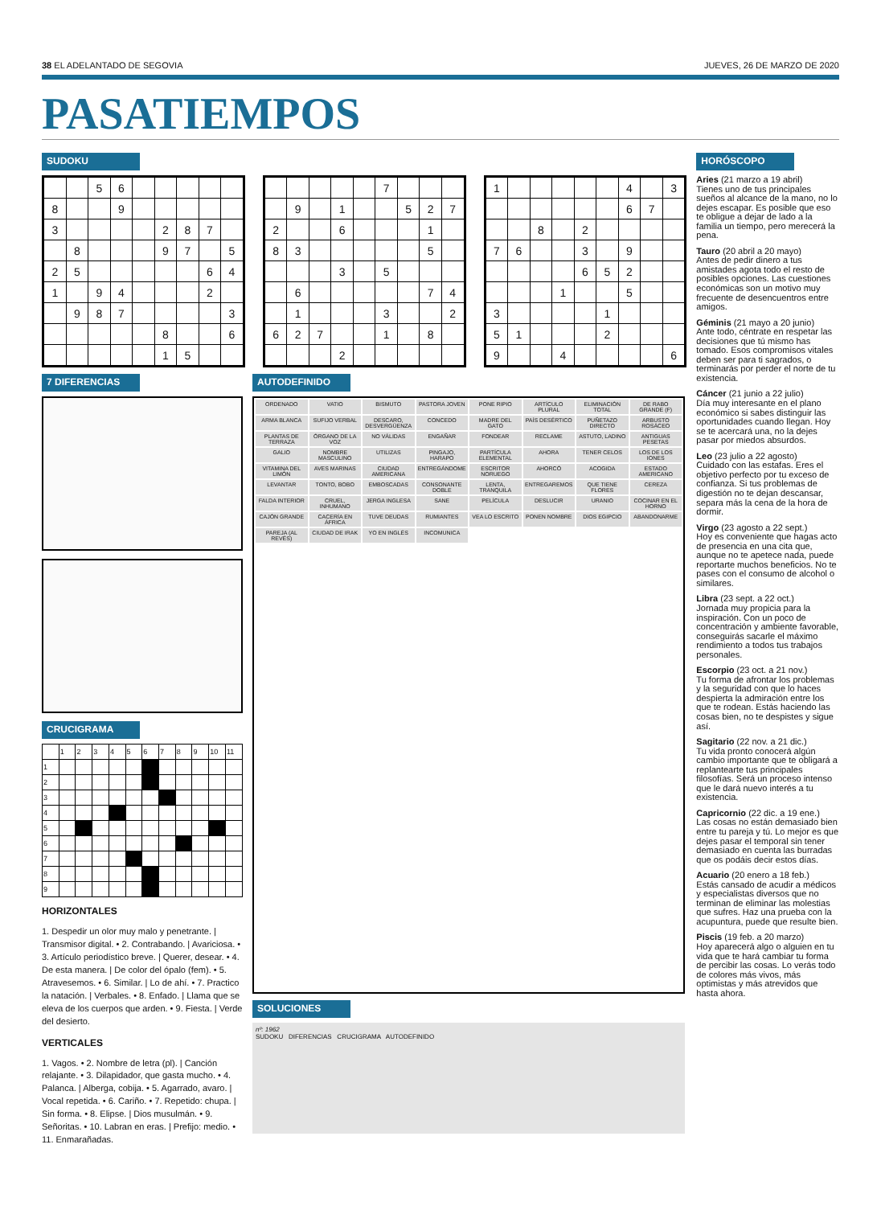38 EL ADELANTADO DE SEGOVIA JUEVES, 26 DE MARZO DE 2020
PASATIEMPOS
SUDOKU
| | | 5 | 6 | | | | | |
| 8 | | | 9 | | | | | |
| 3 | | | | | 2 | 8 | 7 | |
| | 8 | | | | 9 | 7 | | 5 |
| 2 | 5 | | | | | | 6 | 4 |
| 1 | | 9 | 4 | | | | 2 | |
| | 9 | 8 | 7 | | | | | 3 |
| | | | | | 8 | | | 6 |
| | | | | | 1 | 5 | | |
| | | | | | 7 | | | |
| | 9 | | 1 | | | 5 | 2 | 7 |
| 2 | | | 6 | | | | 1 | |
| 8 | 3 | | | | | | 5 | |
| | | | 3 | | 5 | | | |
| | 6 | | | | | | 7 | 4 |
| | 1 | | | | 3 | | | 2 |
| 6 | 2 | 7 | | | 1 | | 8 | |
| | | | 2 | | | | | |
| 1 | | | | | | 4 | | 3 |
| | | | | | | 6 | 7 | |
| | | 8 | | 2 | | | | |
| 7 | 6 | | | 3 | | 9 | | |
| | | | | 6 | 5 | 2 | | |
| | | | 1 | | | 5 | | |
| 3 | | | | | 1 | | | |
| 5 | 1 | | | | 2 | | | |
| 9 | | | 4 | | | | | 6 |
7 DIFERENCIAS
CRUCIGRAMA
| | 1 | 2 | 3 | 4 | 5 | 6 | 7 | 8 | 9 | 10 | 11 |
| 1 | | | | | | | | | | | |
| 2 | | | | | | | | | | | |
| 3 | | | | | | | | | | | |
| 4 | | | | | | | | | | | |
| 5 | | | | | | | | | | | |
| 6 | | | | | | | | | | | |
| 7 | | | | | | | | | | | |
| 8 | | | | | | | | | | | |
| 9 | | | | | | | | | | | |
HORIZONTALES
1. Despedir un olor muy malo y penetrante. | Transmisor digital. • 2. Contrabando. | Avariciosa. • 3. Artículo periodístico breve. | Querer, desear. • 4. De esta manera. | De color del ópalo (fem). • 5. Atravesemos. • 6. Similar. | Lo de ahí. • 7. Practico la natación. | Verbales. • 8. Enfado. | Llama que se eleva de los cuerpos que arden. • 9. Fiesta. | Verde del desierto.
VERTICALES
1. Vagos. • 2. Nombre de letra (pl). | Canción relajante. • 3. Dilapidador, que gasta mucho. • 4. Palanca. | Alberga, cobija. • 5. Agarrado, avaro. | Vocal repetida. • 6. Cariño. • 7. Repetido: chupa. | Sin forma. • 8. Elipse. | Dios musulmán. • 9. Señoritas. • 10. Labran en eras. | Prefijo: medio. • 11. Enmarañadas.
AUTODEFINIDO
ORDENADO VATIO BISMUTO PASTORA JOVEN PONE RIPIO ARTÍCULO PLURAL ELIMINACIÓN TOTAL DE RABO GRANDE (F) ARMA BLANCA SUFIJO VERBAL DESCARO, DESVERGÜENZA CONCEDO MADRE DEL GATO PAÍS DESÉRTICO PUÑETAZO DIRECTO ARBUSTO ROSÁCEO PLANTAS DE TERRAZA ÓRGANO DE LA VOZ NO VÁLIDAS ENGAÑAR FONDEAR RECLAME ASTUTO, LADINO ANTIGUAS PESETAS GALIO NOMBRE MASCULINO UTILIZAS PINGAJO, HARAPO PARTÍCULA ELEMENTAL AHORA TENER CELOS LOS DE LOS IONES VITAMINA DEL LIMÓN AVES MARINAS CIUDAD AMERICANA ENTREGÁNDOME ESCRITOR NORUEGO AHORCÓ ACOGIDA ESTADO AMERICANO LEVANTAR TONTO, BOBO EMBOSCADAS CONSONANTE DOBLE LENTA, TRANQUILA ENTREGAREMOS QUE TIENE FLORES CEREZA FALDA INTERIOR CRUEL, INHUMANO JERGA INGLESA SANE PELÍCULA DESLUCIR URANIO COCINAR EN EL HORNO CAJÓN GRANDE CACERÍA EN ÁFRICA TUVE DEUDAS RUMIANTES VEA LO ESCRITO PONEN NOMBRE DIOS EGIPCIO ABANDONARME PAREJA (AL REVÉS) CIUDAD DE IRAK YO EN INGLÉS INCOMUNICA
SOLUCIONES
nº: 1962
SUDOKU DIFERENCIAS CRUCIGRAMA AUTODEFINIDO
HORÓSCOPO
Aries (21 marzo a 19 abril)
Tienes uno de tus principales sueños al alcance de la mano, no lo dejes escapar. Es posible que eso te obligue a dejar de lado a la familia un tiempo, pero merecerá la pena.
Tauro (20 abril a 20 mayo)
Antes de pedir dinero a tus amistades agota todo el resto de posibles opciones. Las cuestiones económicas son un motivo muy frecuente de desencuentros entre amigos.
Géminis (21 mayo a 20 junio)
Ante todo, céntrate en respetar las decisiones que tú mismo has tomado. Esos compromisos vitales deben ser para ti sagrados, o terminarás por perder el norte de tu existencia.
Cáncer (21 junio a 22 julio)
Día muy interesante en el plano económico si sabes distinguir las oportunidades cuando llegan. Hoy se te acercará una, no la dejes pasar por miedos absurdos.
Leo (23 julio a 22 agosto)
Cuidado con las estafas. Eres el objetivo perfecto por tu exceso de confianza. Si tus problemas de digestión no te dejan descansar, separa más la cena de la hora de dormir.
Virgo (23 agosto a 22 sept.)
Hoy es conveniente que hagas acto de presencia en una cita que, aunque no te apetece nada, puede reportarte muchos beneficios. No te pases con el consumo de alcohol o similares.
Libra (23 sept. a 22 oct.)
Jornada muy propicia para la inspiración. Con un poco de concentración y ambiente favorable, conseguirás sacarle el máximo rendimiento a todos tus trabajos personales.
Escorpio (23 oct. a 21 nov.)
Tu forma de afrontar los problemas y la seguridad con que lo haces despierta la admiración entre los que te rodean. Estás haciendo las cosas bien, no te despistes y sigue así.
Sagitario (22 nov. a 21 dic.)
Tu vida pronto conocerá algún cambio importante que te obligará a replantearte tus principales filosofías. Será un proceso intenso que le dará nuevo interés a tu existencia.
Capricornio (22 dic. a 19 ene.)
Las cosas no están demasiado bien entre tu pareja y tú. Lo mejor es que dejes pasar el temporal sin tener demasiado en cuenta las burradas que os podáis decir estos días.
Acuario (20 enero a 18 feb.)
Estás cansado de acudir a médicos y especialistas diversos que no terminan de eliminar las molestias que sufres. Haz una prueba con la acupuntura, puede que resulte bien.
Piscis (19 feb. a 20 marzo)
Hoy aparecerá algo o alguien en tu vida que te hará cambiar tu forma de percibir las cosas. Lo verás todo de colores más vivos, más optimistas y más atrevidos que hasta ahora.